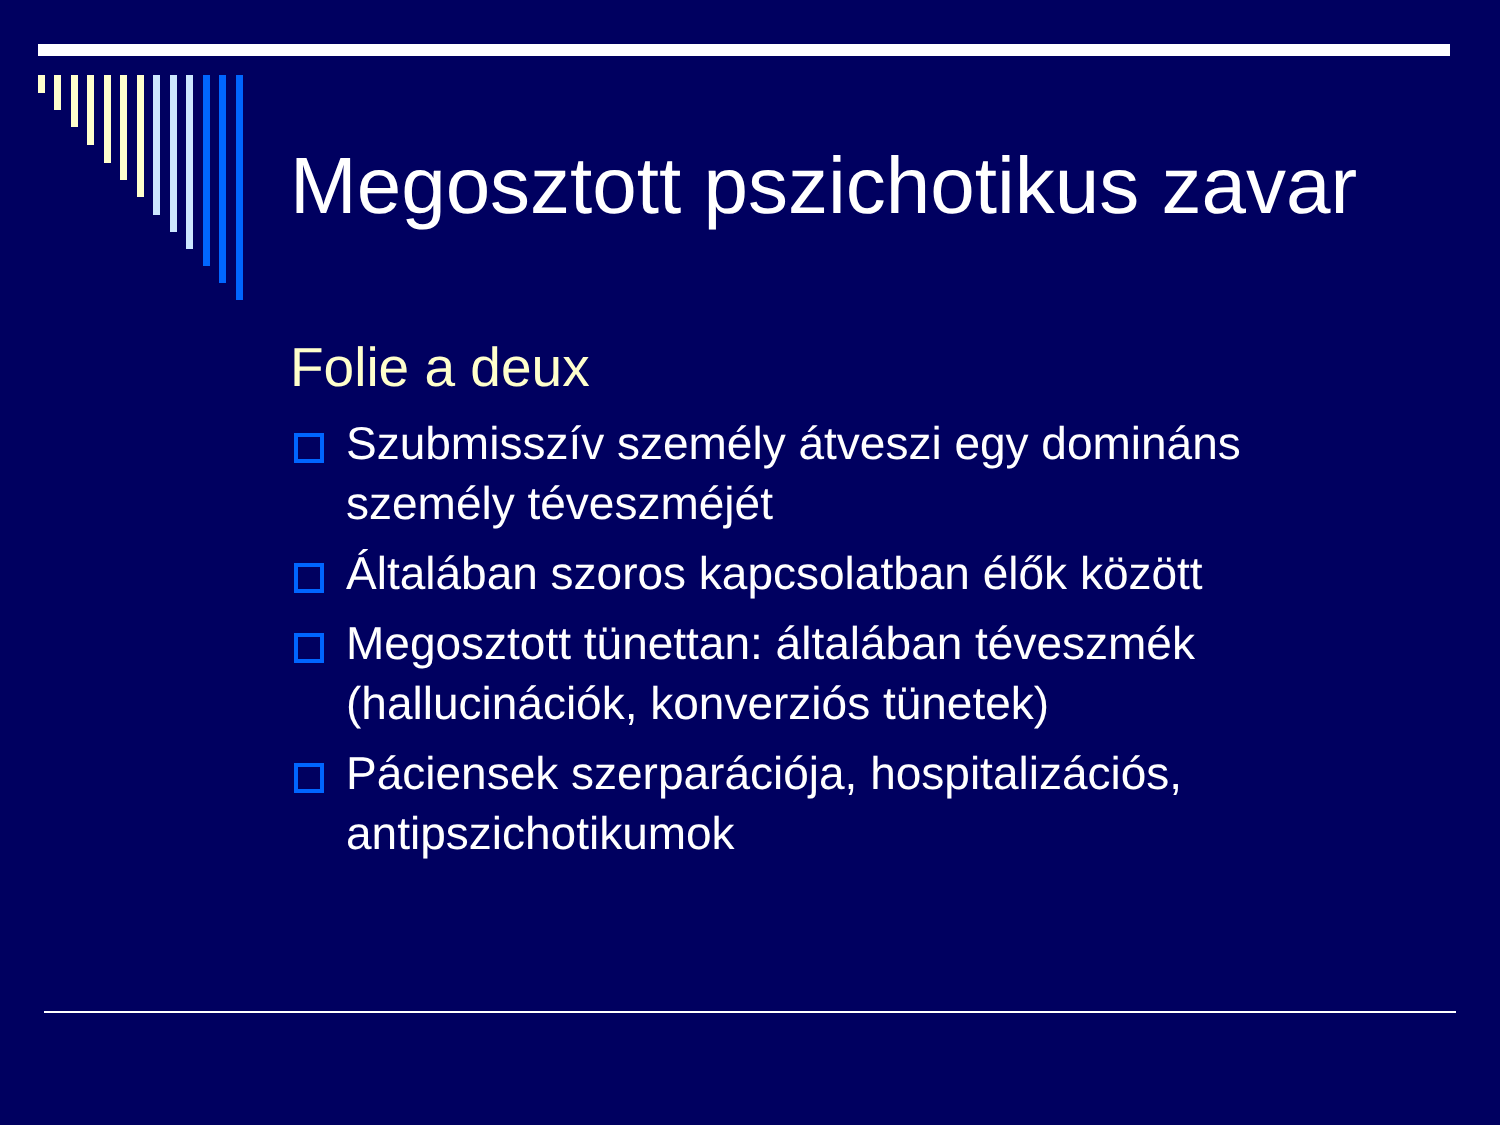Megosztott pszichotikus zavar
Folie a deux
Szubmisszív személy átveszi egy domináns személy téveszméjét
Általában szoros kapcsolatban élők között
Megosztott tünettan: általában téveszmék (hallucinációk, konverziós tünetek)
Páciensek szerparációja, hospitalizációs, antipszichotikumok